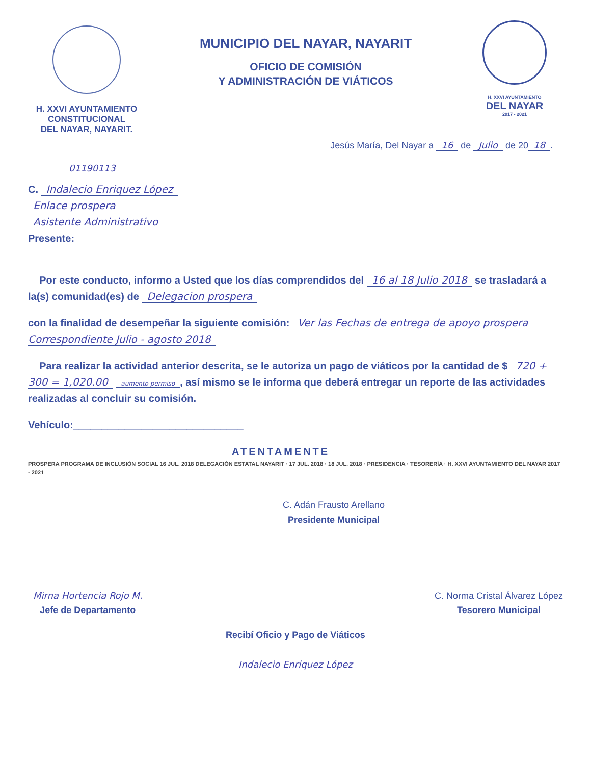H. XXVI AYUNTAMIENTO
CONSTITUCIONAL
DEL NAYAR, NAYARIT.
MUNICIPIO DEL NAYAR, NAYARIT
OFICIO DE COMISIÓN
Y ADMINISTRACIÓN DE VIÁTICOS
H. XXVI AYUNTAMIENTO
DEL NAYAR
2017 - 2021
Jesús María, Del Nayar a 16 de Julio de 20 18.
01190113
C. Indalecio Enriquez López
Enlace prospera
Asistente Administrativo
Presente:
Por este conducto, informo a Usted que los días comprendidos del 16 al 18 Julio 2018 se trasladará a la(s) comunidad(es) de Delegacion prospera
con la finalidad de desempeñar la siguiente comisión: Ver las Fechas de entrega de apoyo prospera Correspondiente Julio - agosto 2018
Para realizar la actividad anterior descrita, se le autoriza un pago de viáticos por la cantidad de $ 720 + 300 = 1,020.00 aumento permiso, así mismo se le informa que deberá entregar un reporte de las actividades realizadas al concluir su comisión.
Vehículo:______________________________
ATENTAMENTE
PROSPERA PROGRAMA DE INCLUSIÓN SOCIAL 16 JUL. 2018 DELEGACIÓN ESTATAL NAYARIT · 17 JUL. 2018 · 18 JUL. 2018 · PRESIDENCIA · TESORERÍA · H. XXVI AYUNTAMIENTO DEL NAYAR 2017 - 2021
C. Adán Frausto Arellano
Presidente Municipal
Mirna Hortencia Rojo M.
Jefe de Departamento
C. Norma Cristal Álvarez López
Tesorero Municipal
Recibí Oficio y Pago de Viáticos
Indalecio Enriquez López